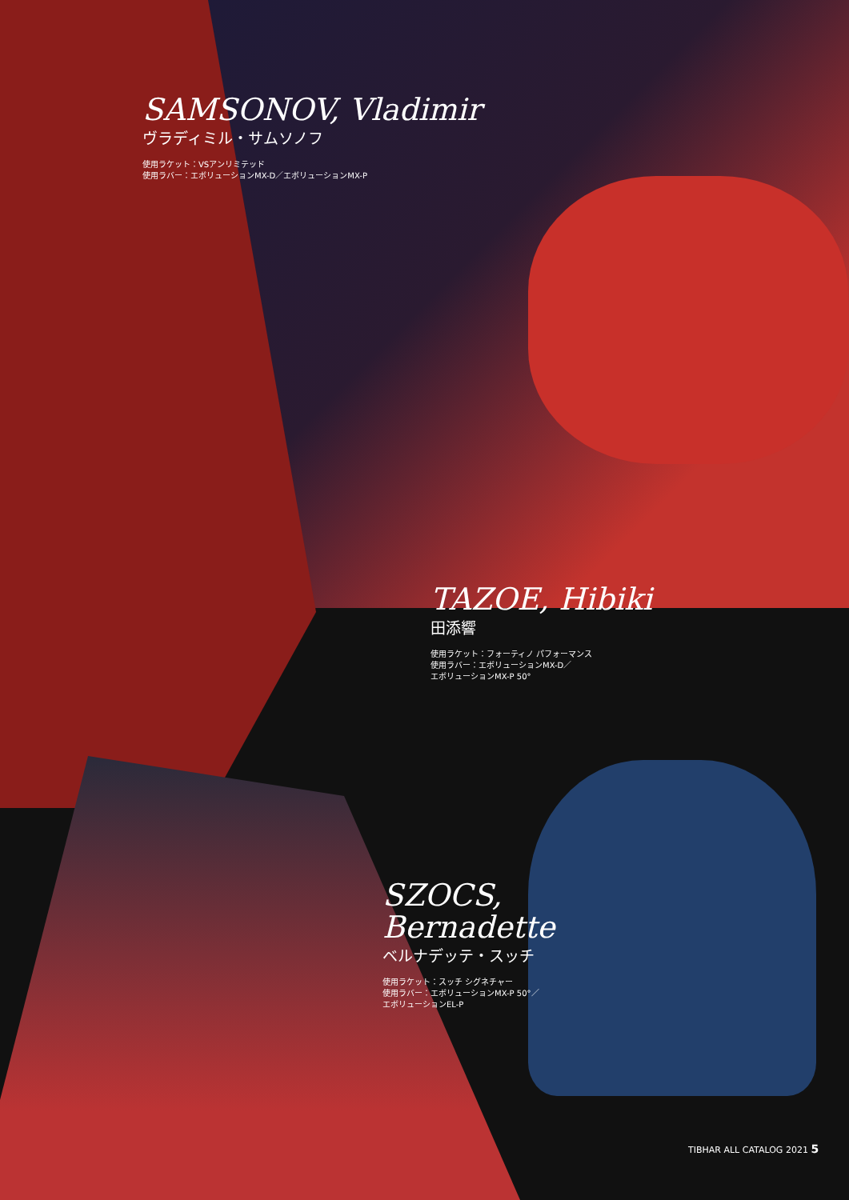SAMSONOV, Vladimir
ヴラディミル・サムソノフ
使用ラケット：VSアンリミテッド
使用ラバー：エボリューションMX-D／エボリューションMX-P
TAZOE, Hibiki
田添響
使用ラケット：フォーティノ パフォーマンス
使用ラバー：エボリューションMX-D／
エボリューションMX-P 50°
SZOCS,
Bernadette
ベルナデッテ・スッチ
使用ラケット：スッチ シグネチャー
使用ラバー：エボリューションMX-P 50°／
エボリューションEL-P
TIBHAR ALL CATALOG 2021 5